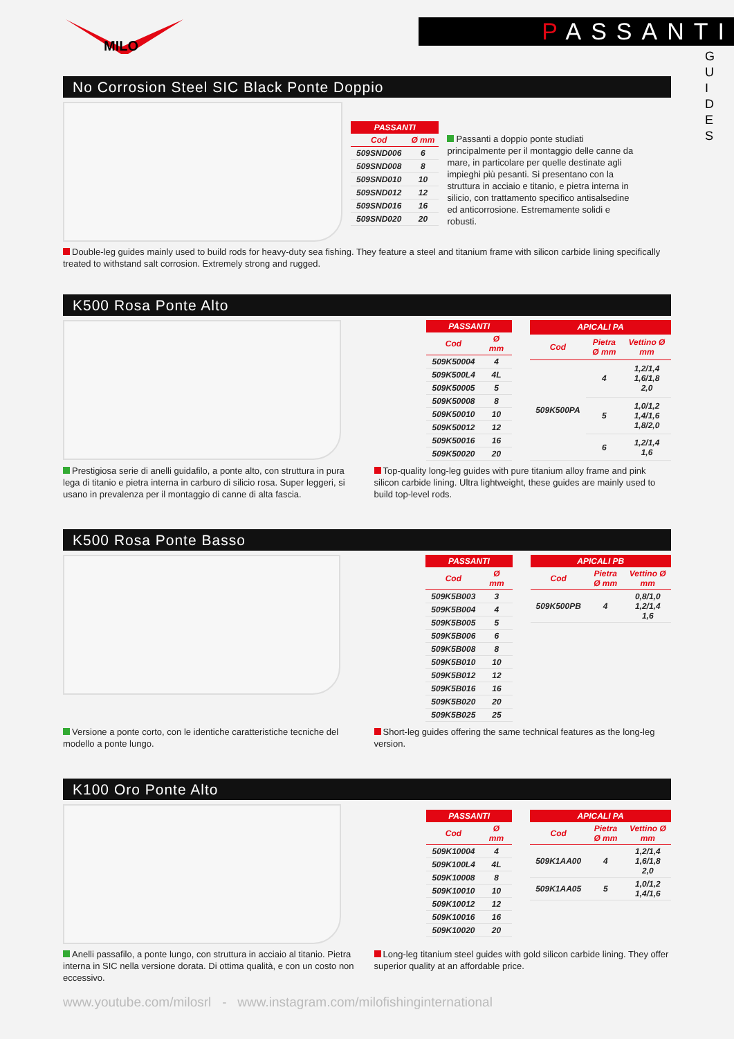MILO
PASSANTI
G U I D E S
No Corrosion Steel SIC Black Ponte Doppio
| PASSANTI | |
| --- | --- |
| Cod | Ø mm |
| 509SND006 | 6 |
| 509SND008 | 8 |
| 509SND010 | 10 |
| 509SND012 | 12 |
| 509SND016 | 16 |
| 509SND020 | 20 |
Passanti a doppio ponte studiati principalmente per il montaggio delle canne da mare, in particolare per quelle destinate agli impieghi più pesanti. Si presentano con la struttura in acciaio e titanio, e pietra interna in silicio, con trattamento specifico antisalsedine ed anticorrosione. Estremamente solidi e robusti.
Double-leg guides mainly used to build rods for heavy-duty sea fishing. They feature a steel and titanium frame with silicon carbide lining specifically treated to withstand salt corrosion. Extremely strong and rugged.
K500 Rosa Ponte Alto
| PASSANTI | |
| --- | --- |
| Cod | Ø mm |
| 509K50004 | 4 |
| 509K500L4 | 4L |
| 509K50005 | 5 |
| 509K50008 | 8 |
| 509K50010 | 10 |
| 509K50012 | 12 |
| 509K50016 | 16 |
| 509K50020 | 20 |
| APICALI PA | | |
| --- | --- | --- |
| Cod | Pietra Ø mm | Vettino Ø mm |
| 509K500PA | 4 | 1,2/1,4 1,6/1,8 2,0 |
| | 5 | 1,0/1,2 1,4/1,6 1,8/2,0 |
| | 6 | 1,2/1,4 1,6 |
Prestigiosa serie di anelli guidafilo, a ponte alto, con struttura in pura lega di titanio e pietra interna in carburo di silicio rosa. Super leggeri, si usano in prevalenza per il montaggio di canne di alta fascia.
Top-quality long-leg guides with pure titanium alloy frame and pink silicon carbide lining. Ultra lightweight, these guides are mainly used to build top-level rods.
K500 Rosa Ponte Basso
| PASSANTI | |
| --- | --- |
| Cod | Ø mm |
| 509K5B003 | 3 |
| 509K5B004 | 4 |
| 509K5B005 | 5 |
| 509K5B006 | 6 |
| 509K5B008 | 8 |
| 509K5B010 | 10 |
| 509K5B012 | 12 |
| 509K5B016 | 16 |
| 509K5B020 | 20 |
| 509K5B025 | 25 |
| APICALI PB | | |
| --- | --- | --- |
| Cod | Pietra Ø mm | Vettino Ø mm |
| 509K500PB | 4 | 0,8/1,0 1,2/1,4 1,6 |
Versione a ponte corto, con le identiche caratteristiche tecniche del modello a ponte lungo.
Short-leg guides offering the same technical features as the long-leg version.
K100 Oro Ponte Alto
| PASSANTI | |
| --- | --- |
| Cod | Ø mm |
| 509K10004 | 4 |
| 509K100L4 | 4L |
| 509K10008 | 8 |
| 509K10010 | 10 |
| 509K10012 | 12 |
| 509K10016 | 16 |
| 509K10020 | 20 |
| APICALI PA | | |
| --- | --- | --- |
| Cod | Pietra Ø mm | Vettino Ø mm |
| 509K1AA00 | 4 | 1,2/1,4 1,6/1,8 2,0 |
| 509K1AA05 | 5 | 1,0/1,2 1,4/1,6 |
Anelli passafilo, a ponte lungo, con struttura in acciaio al titanio. Pietra interna in SIC nella versione dorata. Di ottima qualità, e con un costo non eccessivo.
Long-leg titanium steel guides with gold silicon carbide lining. They offer superior quality at an affordable price.
www.youtube.com/milosrl - www.instagram.com/milofishinginternational